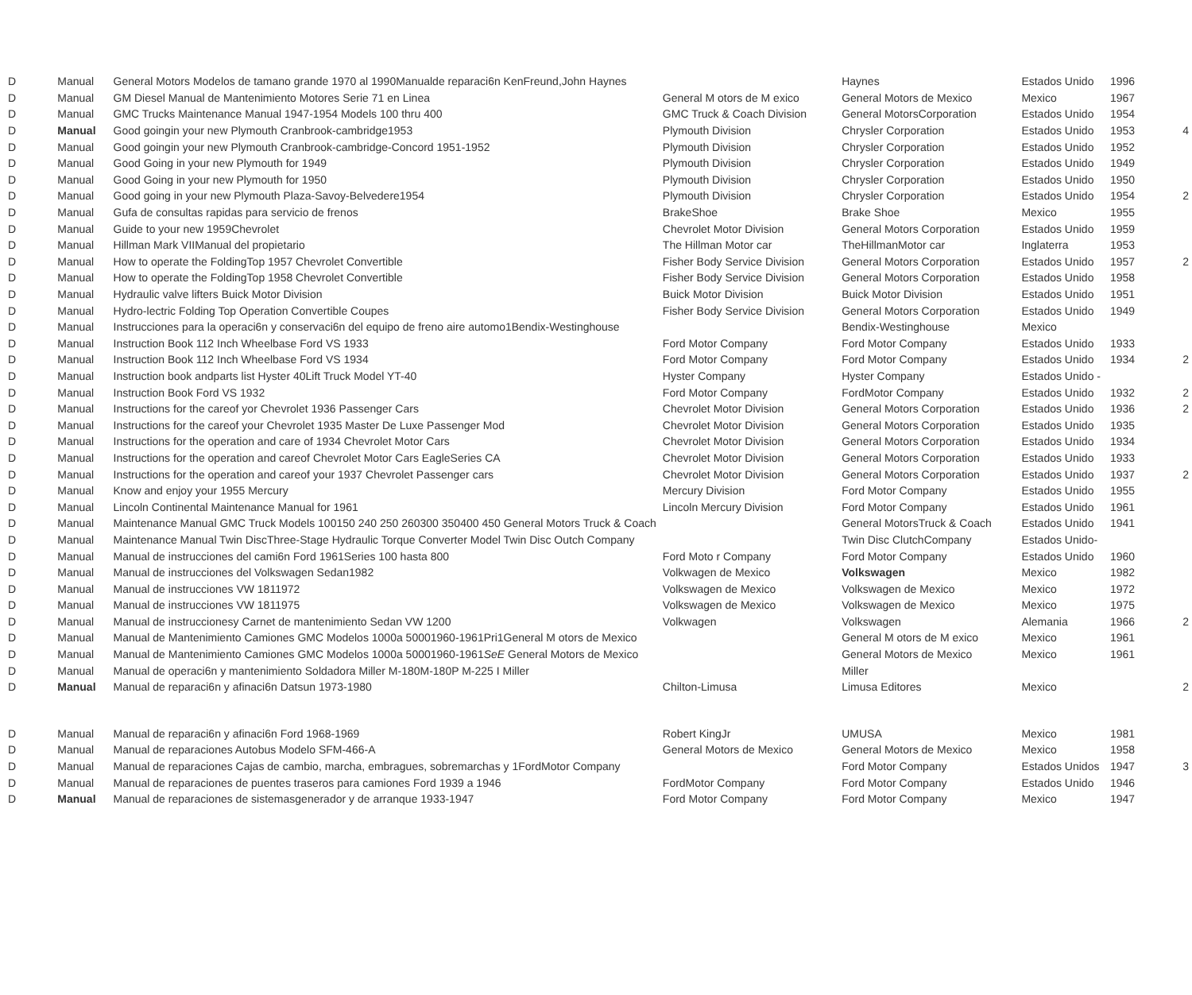| D | Manual | General Motors Modelos de tamano grande 1970 al 1990Manualde reparaci6n KenFreund,John Haynes | | Haynes | Estados Unido | 1996 | |
| D | Manual | GM Diesel Manual de Mantenimiento Motores Serie 71 en Linea | General M otors de M exico | General Motors de Mexico | Mexico | 1967 | |
| D | Manual | GMC Trucks Maintenance Manual 1947-1954 Models 100 thru 400 | GMC Truck & Coach Division | General MotorsCorporation | Estados Unido | 1954 | |
| D | Manual | Good goingin your new Plymouth Cranbrook-cambridge1953 | Plymouth Division | Chrysler Corporation | Estados Unido | 1953 | 4 |
| D | Manual | Good goingin your new Plymouth Cranbrook-cambridge-Concord 1951-1952 | Plymouth Division | Chrysler Corporation | Estados Unido | 1952 | |
| D | Manual | Good Going in your new Plymouth for 1949 | Plymouth Division | Chrysler Corporation | Estados Unido | 1949 | |
| D | Manual | Good Going in your new Plymouth for 1950 | Plymouth Division | Chrysler Corporation | Estados Unido | 1950 | |
| D | Manual | Good going in your new Plymouth Plaza-Savoy-Belvedere1954 | Plymouth Division | Chrysler Corporation | Estados Unido | 1954 | 2 |
| D | Manual | Gufa de consultas rapidas para servicio de frenos | BrakeShoe | Brake Shoe | Mexico | 1955 | |
| D | Manual | Guide to your new 1959Chevrolet | Chevrolet Motor Division | General Motors Corporation | Estados Unido | 1959 | |
| D | Manual | Hillman Mark VIIManual del propietario | The Hillman Motor car | TheHillmanMotor car | Inglaterra | 1953 | |
| D | Manual | How to operate the FoldingTop 1957 Chevrolet Convertible | Fisher Body Service Division | General Motors Corporation | Estados Unido | 1957 | 2 |
| D | Manual | How to operate the FoldingTop 1958 Chevrolet Convertible | Fisher Body Service Division | General Motors Corporation | Estados Unido | 1958 | |
| D | Manual | Hydraulic valve lifters Buick Motor Division | Buick Motor Division | Buick Motor Division | Estados Unido | 1951 | |
| D | Manual | Hydro-lectric Folding Top Operation Convertible Coupes | Fisher Body Service Division | General Motors Corporation | Estados Unido | 1949 | |
| D | Manual | Instrucciones para la operaci6n y conservaci6n del equipo de freno aire automo1Bendix-Westinghouse | | Bendix-Westinghouse | Mexico | | |
| D | Manual | Instruction Book 112 Inch Wheelbase Ford VS 1933 | Ford Motor Company | Ford Motor Company | Estados Unido | 1933 | |
| D | Manual | Instruction Book 112 Inch Wheelbase Ford VS 1934 | Ford Motor Company | Ford Motor Company | Estados Unido | 1934 | 2 |
| D | Manual | Instruction book andparts list Hyster 40Lift Truck Model YT-40 | Hyster Company | Hyster Company | Estados Unido - | | |
| D | Manual | Instruction Book Ford VS 1932 | Ford Motor Company | FordMotor Company | Estados Unido | 1932 | 2 |
| D | Manual | Instructions for the careof yor Chevrolet 1936 Passenger Cars | Chevrolet Motor Division | General Motors Corporation | Estados Unido | 1936 | 2 |
| D | Manual | Instructions for the careof your Chevrolet 1935 Master De Luxe Passenger Mod | Chevrolet Motor Division | General Motors Corporation | Estados Unido | 1935 | |
| D | Manual | Instructions for the operation and care of 1934 Chevrolet Motor Cars | Chevrolet Motor Division | General Motors Corporation | Estados Unido | 1934 | |
| D | Manual | Instructions for the operation and careof Chevrolet Motor Cars EagleSeries CA | Chevrolet Motor Division | General Motors Corporation | Estados Unido | 1933 | |
| D | Manual | Instructions for the operation and careof your 1937 Chevrolet Passenger cars | Chevrolet Motor Division | General Motors Corporation | Estados Unido | 1937 | 2 |
| D | Manual | Know and enjoy your 1955 Mercury | Mercury Division | Ford Motor Company | Estados Unido | 1955 | |
| D | Manual | Lincoln Continental Maintenance Manual for 1961 | Lincoln Mercury Division | Ford Motor Company | Estados Unido | 1961 | |
| D | Manual | Maintenance Manual GMC Truck Models 100150 240 250 260300 350400 450 General Motors Truck & Coach | | General MotorsTruck & Coach | Estados Unido | 1941 | |
| D | Manual | Maintenance Manual Twin DiscThree-Stage Hydraulic Torque Converter Model Twin Disc Outch Company | | Twin Disc ClutchCompany | Estados Unido- | | |
| D | Manual | Manual de instrucciones del cami6n Ford 1961Series 100 hasta 800 | Ford Moto r Company | Ford Motor Company | Estados Unido | 1960 | |
| D | Manual | Manual de instrucciones del Volkswagen Sedan1982 | Volkwagen de Mexico | Volkswagen | Mexico | 1982 | |
| D | Manual | Manual de instrucciones VW 1811972 | Volkswagen de Mexico | Volkswagen de Mexico | Mexico | 1972 | |
| D | Manual | Manual de instrucciones VW 1811975 | Volkswagen de Mexico | Volkswagen de Mexico | Mexico | 1975 | |
| D | Manual | Manual de instruccionesy Carnet de mantenimiento Sedan VW 1200 | Volkwagen | Volkswagen | Alemania | 1966 | 2 |
| D | Manual | Manual de Mantenimiento Camiones GMC Modelos 1000a 50001960-1961Pri1General M otors de Mexico | | General M otors de M exico | Mexico | 1961 | |
| D | Manual | Manual de Mantenimiento Camiones GMC Modelos 1000a 50001960-1961 SeE General Motors de Mexico | | General Motors de Mexico | Mexico | 1961 | |
| D | Manual | Manual de operaci6n y mantenimiento Soldadora Miller M-180M-180P M-225 I Miller | | Miller | | | |
| D | Manual | Manual de reparaci6n y afinaci6n Datsun 1973-1980 | Chilton-Limusa | Limusa Editores | Mexico | | 2 |
| D | Manual | Manual de reparaci6n y afinaci6n Ford 1968-1969 | Robert KingJr | UMUSA | Mexico | 1981 | |
| D | Manual | Manual de reparaciones Autobus Modelo SFM-466-A | General Motors de Mexico | General Motors de Mexico | Mexico | 1958 | |
| D | Manual | Manual de reparaciones Cajas de cambio, marcha, embragues, sobremarchas y 1FordMotor Company | | Ford Motor Company | Estados Unidos | 1947 | 3 |
| D | Manual | Manual de reparaciones de puentes traseros para camiones Ford 1939 a 1946 | FordMotor Company | Ford Motor Company | Estados Unido | 1946 | |
| D | Manual | Manual de reparaciones de sistemasgenerador y de arranque 1933-1947 | Ford Motor Company | Ford Motor Company | Mexico | 1947 | |